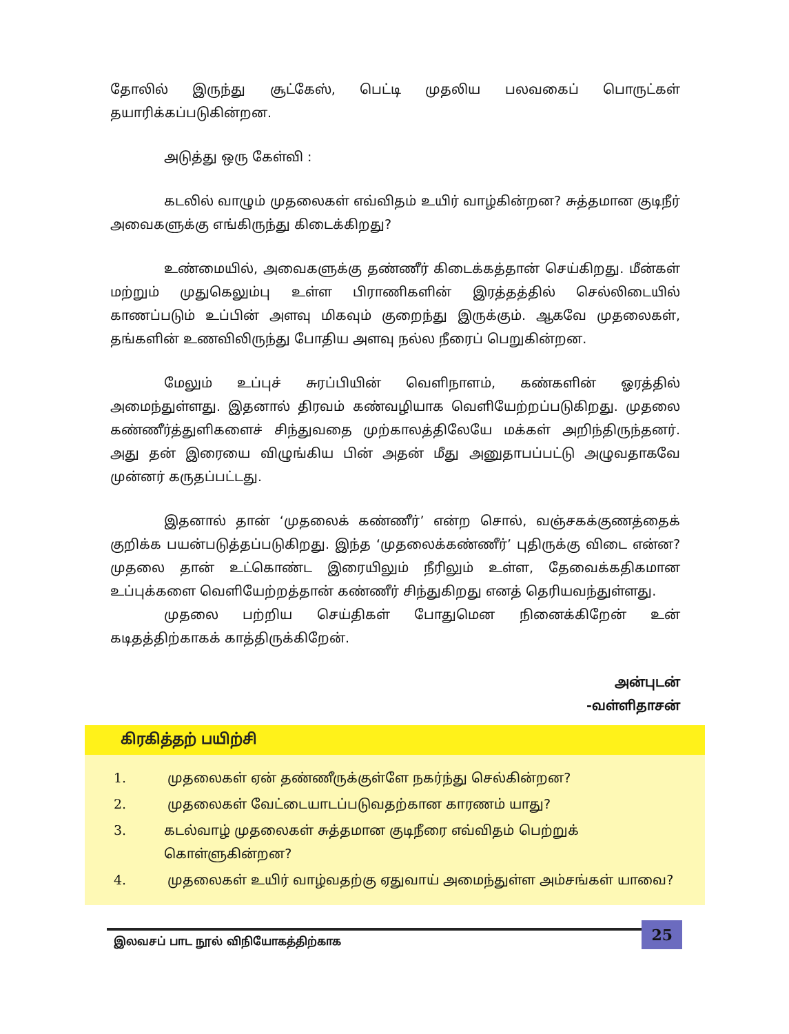தோலில் இருந்து சூட்கேஸ், பெட்டி முதலிய பலவகைப் பொருட்கள் தயாரிக்கப்படுகின்றன.
அடுத்து ஒரு கேள்வி :
கடலில் வாழும் முதலைகள் எவ்விதம் உயிர் வாழ்கின்றன? சுத்தமான குடிநீர் அவைகளுக்கு எங்கிருந்து கிடைக்கிறது?
உண்மையில், அவைகளுக்கு தண்ணீர் கிடைக்கத்தான் செய்கிறது. மீன்கள் மற்றும் முதுகெலும்பு உள்ள பிராணிகளின் இரத்தத்தில் செல்லிடையில் காணப்படும் உப்பின் அளவு மிகவும் குறைந்து இருக்கும். ஆகவே முதலைகள், தங்களின் உணவிலிருந்து போதிய அளவு நல்ல நீரைப் பெறுகின்றன.
மேலும் உப்புச் சுரப்பியின் வெளிநாளம், கண்களின் ஓரத்தில் அமைந்துள்ளது. இதனால் திரவம் கண்வழியாக வெளியேற்றப்படுகிறது. முதலை கண்ணீர்த்துளிகளைச் சிந்துவதை முற்காலத்திலேயே மக்கள் அறிந்திருந்தனர். அது தன் இரையை விழுங்கிய பின் அதன் மீது அனுதாபப்பட்டு அழுவதாகவே முன்னர் கருதப்பட்டது.
இதனால் தான் ‘முதலைக் கண்ணீர்’ என்ற சொல், வஞ்சகக்குணத்தைக் குறிக்க பயன்படுத்தப்படுகிறது. இந்த ‘முதலைக்கண்ணீர்’ புதிருக்கு விடை என்ன? முதலை தான் உட்கொண்ட இரையிலும் நீரிலும் உள்ள, தேவைக்கதிகமான உப்புக்களை வெளியேற்றத்தான் கண்ணீர் சிந்துகிறது எனத் தெரியவந்துள்ளது.
முதலை பற்றிய செய்திகள் போதுமென நினைக்கிறேன் உன் கடிதத்திற்காகக் காத்திருக்கிறேன்.
அன்புடன்
-வள்ளிதாசன்
கிரகித்தற் பயிற்சி
1. முதலைகள் ஏன் தண்ணீருக்குள்ளே நகர்ந்து செல்கின்றன?
2. முதலைகள் வேட்டையாடப்படுவதற்கான காரணம் யாது?
3. கடல்வாழ் முதலைகள் சுத்தமான குடிநீரை எவ்விதம் பெற்றுக் கொள்ளுகின்றன?
4. முதலைகள் உயிர் வாழ்வதற்கு ஏதுவாய் அமைந்துள்ள அம்சங்கள் யாவை?
இலவசப் பாட நூல் விநியோகத்திற்காக
25